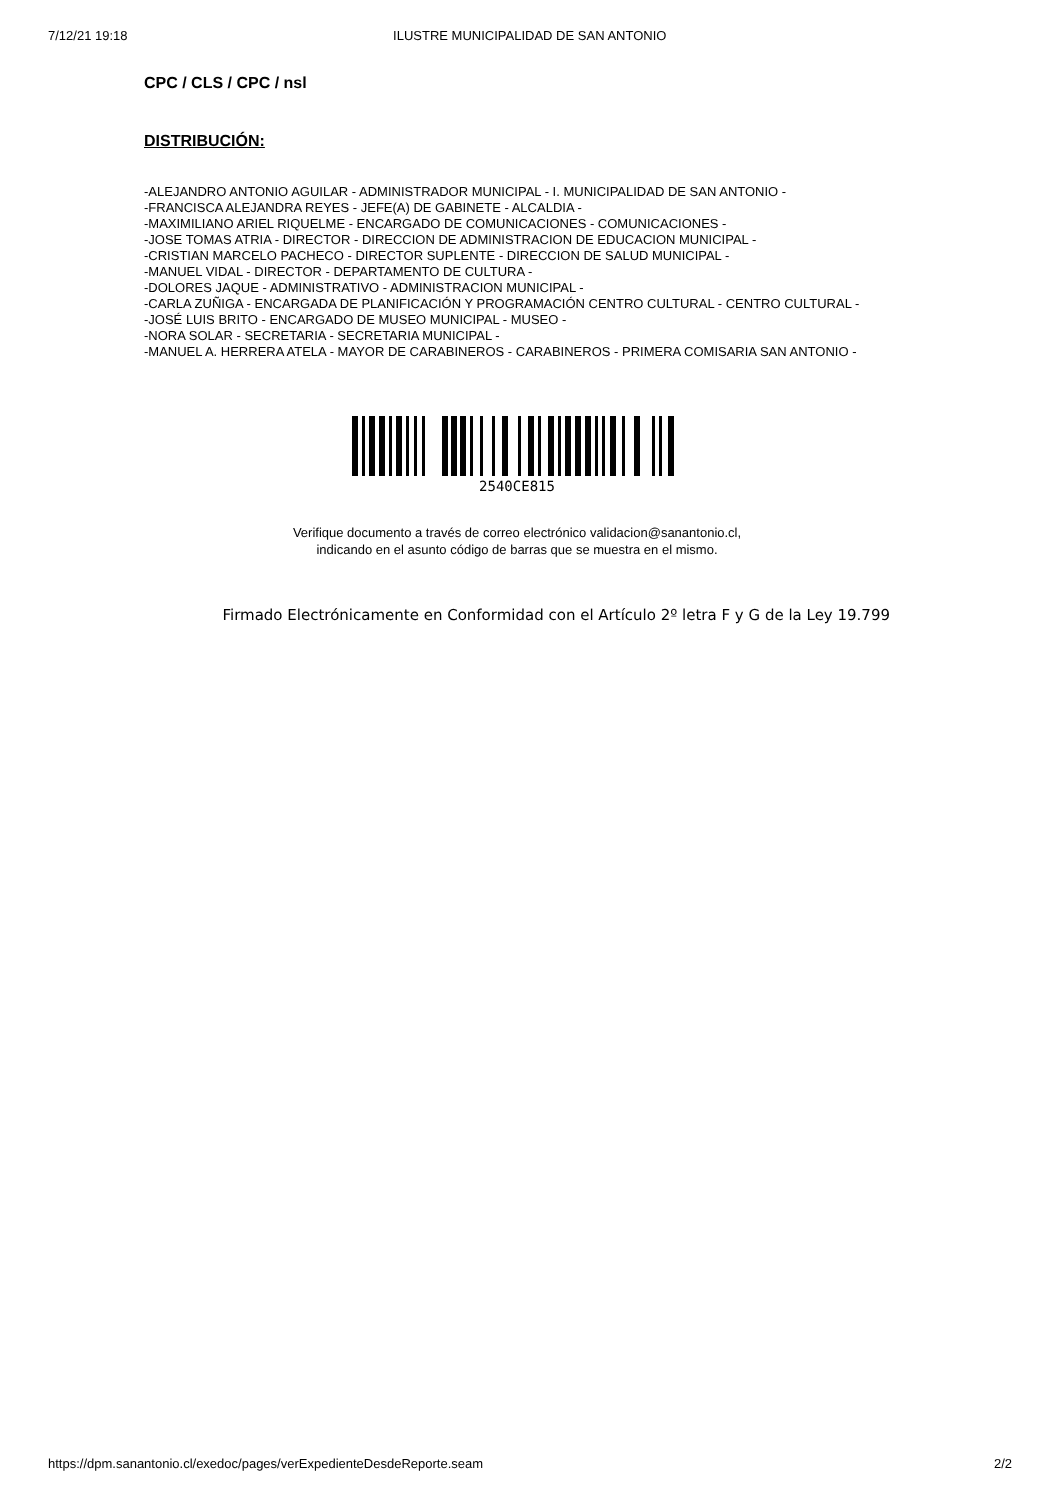7/12/21 19:18 ILUSTRE MUNICIPALIDAD DE SAN ANTONIO
CPC / CLS / CPC / nsl
DISTRIBUCIÓN:
-ALEJANDRO ANTONIO AGUILAR - ADMINISTRADOR MUNICIPAL - I. MUNICIPALIDAD DE SAN ANTONIO -
-FRANCISCA ALEJANDRA REYES - JEFE(A) DE GABINETE - ALCALDIA -
-MAXIMILIANO ARIEL RIQUELME - ENCARGADO DE COMUNICACIONES - COMUNICACIONES -
-JOSE TOMAS ATRIA - DIRECTOR - DIRECCION DE ADMINISTRACION DE EDUCACION MUNICIPAL -
-CRISTIAN MARCELO PACHECO - DIRECTOR SUPLENTE - DIRECCION DE SALUD MUNICIPAL -
-MANUEL VIDAL - DIRECTOR - DEPARTAMENTO DE CULTURA -
-DOLORES JAQUE - ADMINISTRATIVO - ADMINISTRACION MUNICIPAL -
-CARLA ZUÑIGA - ENCARGADA DE PLANIFICACIÓN Y PROGRAMACIÓN CENTRO CULTURAL - CENTRO CULTURAL -
-JOSÉ LUIS BRITO - ENCARGADO DE MUSEO MUNICIPAL - MUSEO -
-NORA SOLAR - SECRETARIA - SECRETARIA MUNICIPAL -
-MANUEL A. HERRERA ATELA - MAYOR DE CARABINEROS - CARABINEROS - PRIMERA COMISARIA SAN ANTONIO -
2540CE815
Verifique documento a través de correo electrónico validacion@sanantonio.cl,
indicando en el asunto código de barras que se muestra en el mismo.
Firmado Electrónicamente en Conformidad con el Artículo 2º letra F y G de la Ley 19.799
https://dpm.sanantonio.cl/exedoc/pages/verExpedienteDesdeReporte.seam 2/2